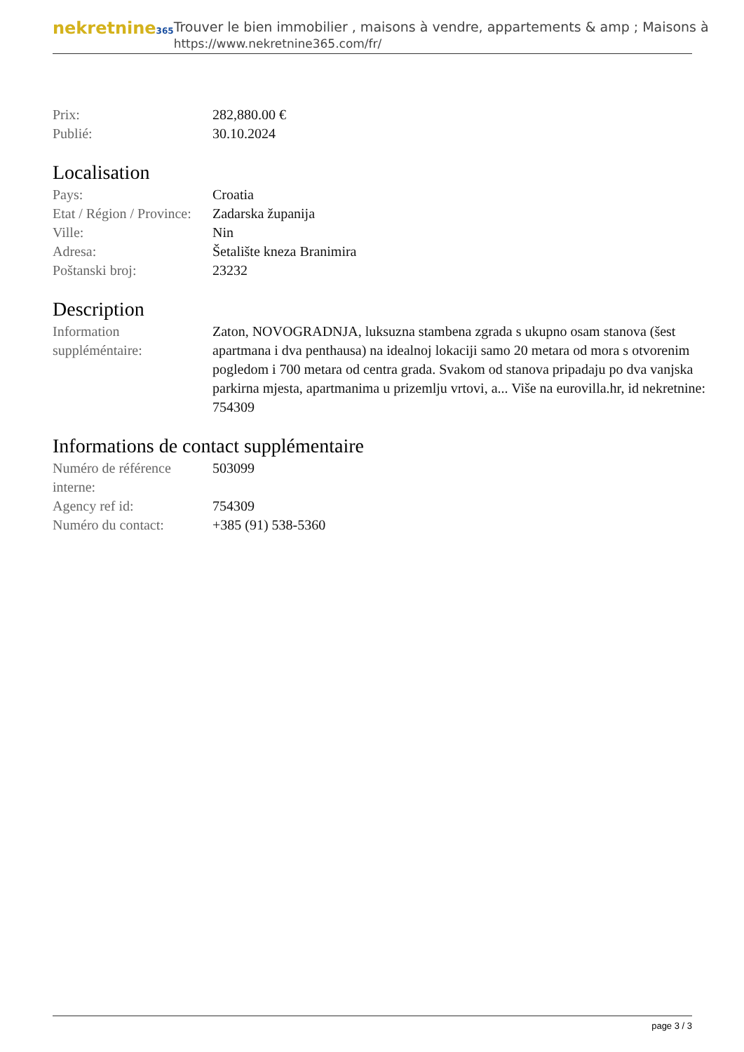nekretnine365
Trouver le bien immobilier , maisons à vendre, appartements & amp ; Maisons à
https://www.nekretnine365.com/fr/
| Prix: | 282,880.00 € |
| Publié: | 30.10.2024 |
Localisation
| Pays: | Croatia |
| Etat / Région / Province: | Zadarska županija |
| Ville: | Nin |
| Adresa: | Šetalište kneza Branimira |
| Poštanski broj: | 23232 |
Description
| Information suppléméntaire: | Zaton, NOVOGRADNJA, luksuzna stambena zgrada s ukupno osam stanova (šest apartmana i dva penthausa) na idealnoj lokaciji samo 20 metara od mora s otvorenim pogledom i 700 metara od centra grada. Svakom od stanova pripadaju po dva vanjska parkirna mjesta, apartmanima u prizemlju vrtovi, a... Više na eurovilla.hr, id nekretnine: 754309 |
Informations de contact supplémentaire
| Numéro de référence interne: | 503099 |
| Agency ref id: | 754309 |
| Numéro du contact: | +385 (91) 538-5360 |
page 3 / 3